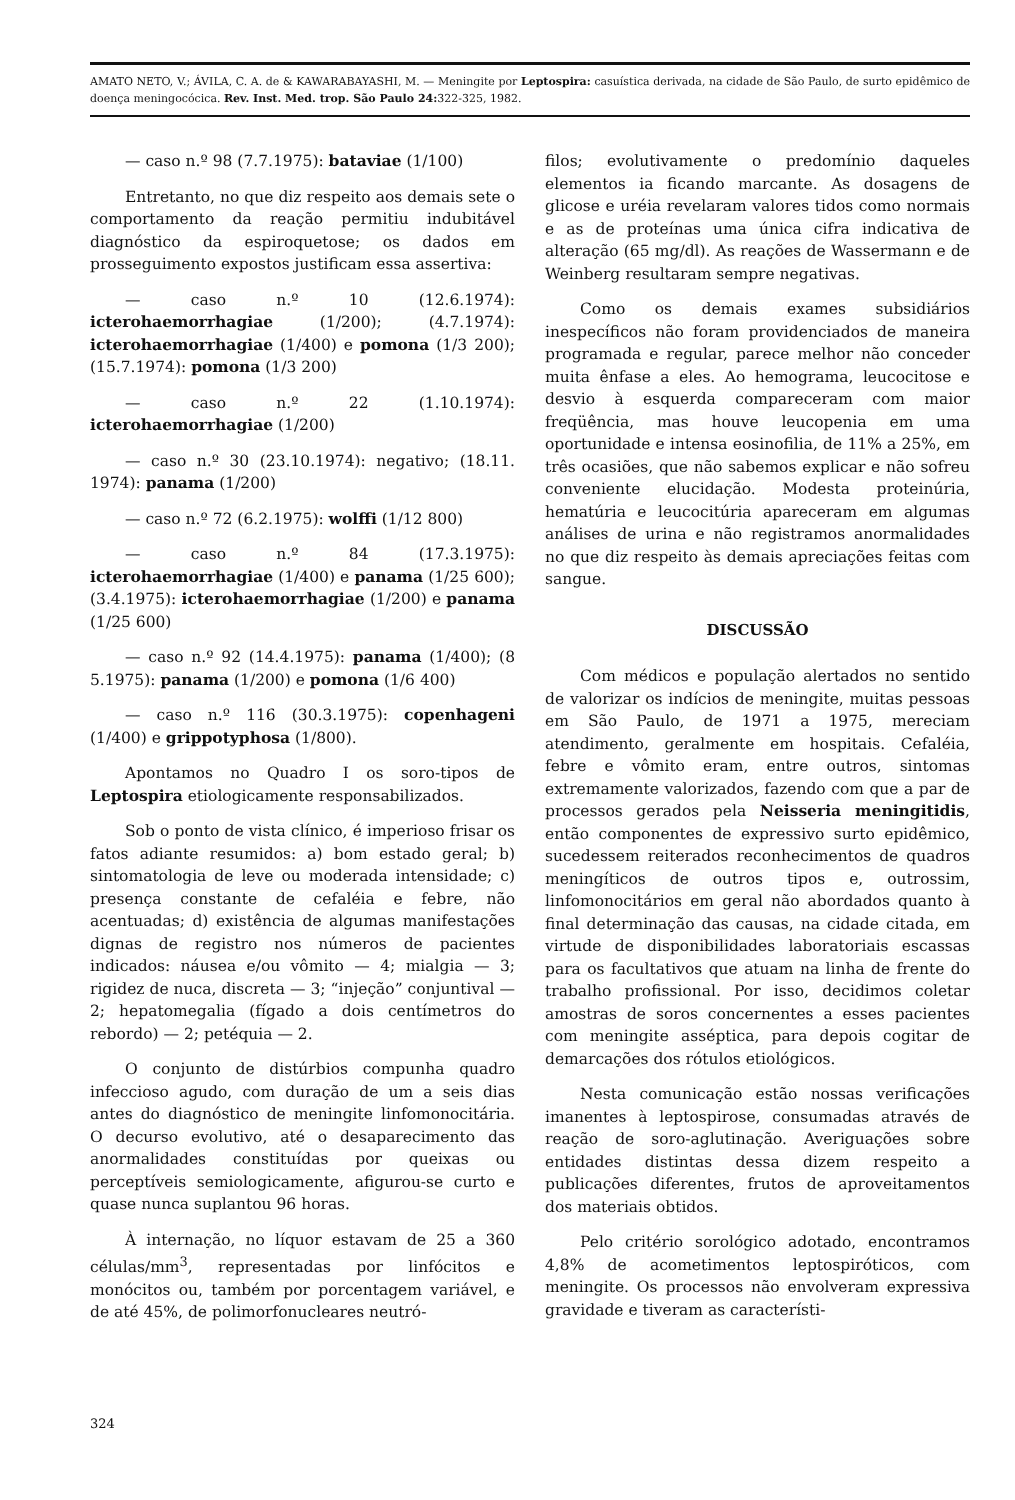AMATO NETO, V.; ÁVILA, C. A. de & KAWARABAYASHI, M. — Meningite por Leptospira: casuística derivada, na cidade de São Paulo, de surto epidêmico de doença meningocócica. Rev. Inst. Med. trop. São Paulo 24: 322-325, 1982.
— caso n.º 98 (7.7.1975): bataviae (1/100)
Entretanto, no que diz respeito aos demais sete o comportamento da reação permitiu indubitável diagnóstico da espiroquetose; os dados em prosseguimento expostos justificam essa assertiva:
— caso n.º 10 (12.6.1974): icterohaemorrhagiae (1/200); (4.7.1974): icterohaemorrhagiae (1/400) e pomona (1/3 200); (15.7.1974): pomona (1/3 200)
— caso n.º 22 (1.10.1974): icterohaemorrhagiae (1/200)
— caso n.º 30 (23.10.1974): negativo; (18.11. 1974): panama (1/200)
— caso n.º 72 (6.2.1975): wolffi (1/12 800)
— caso n.º 84 (17.3.1975): icterohaemorrhagiae (1/400) e panama (1/25 600); (3.4.1975): icterohaemorrhagiae (1/200) e panama (1/25 600)
— caso n.º 92 (14.4.1975): panama (1/400); (8 5.1975): panama (1/200) e pomona (1/6 400)
— caso n.º 116 (30.3.1975): copenhageni (1/400) e grippotyphosa (1/800).
Apontamos no Quadro I os soro-tipos de Leptospira etiologicamente responsabilizados.
Sob o ponto de vista clínico, é imperioso frisar os fatos adiante resumidos: a) bom estado geral; b) sintomatologia de leve ou moderada intensidade; c) presença constante de cefaléia e febre, não acentuadas; d) existência de algumas manifestações dignas de registro nos números de pacientes indicados: náusea e/ou vômito — 4; mialgia — 3; rigidez de nuca, discreta — 3; “injeção” conjuntival — 2; hepatomegalia (fígado a dois centímetros do rebordo) — 2; petéquia — 2.
O conjunto de distúrbios compunha quadro infeccioso agudo, com duração de um a seis dias antes do diagnóstico de meningite linfomonocitária. O decurso evolutivo, até o desaparecimento das anormalidades constituídas por queixas ou perceptíveis semiologicamente, afigurou-se curto e quase nunca suplantou 96 horas.
À internação, no líquor estavam de 25 a 360 células/mm<sup>3</sup>, representadas por linfócitos e monócitos ou, também por porcentagem variável, e de até 45%, de polimorfonucleares neutró-
filos; evolutivamente o predomínio daqueles elementos ia ficando marcante. As dosagens de glicose e uréia revelaram valores tidos como normais e as de proteínas uma única cifra indicativa de alteração (65 mg/dl). As reações de Wassermann e de Weinberg resultaram sempre negativas.
Como os demais exames subsidiários inespecíficos não foram providenciados de maneira programada e regular, parece melhor não conceder muita ênfase a eles. Ao hemograma, leucocitose e desvio à esquerda compareceram com maior freqüência, mas houve leucopenia em uma oportunidade e intensa eosinofilia, de 11% a 25%, em três ocasiões, que não sabemos explicar e não sofreu conveniente elucidação. Modesta proteinúria, hematúria e leucocitúria apareceram em algumas análises de urina e não registramos anormalidades no que diz respeito às demais apreciações feitas com sangue.
DISCUSSÃO
Com médicos e população alertados no sentido de valorizar os indícios de meningite, muitas pessoas em São Paulo, de 1971 a 1975, mereciam atendimento, geralmente em hospitais. Cefaléia, febre e vômito eram, entre outros, sintomas extremamente valorizados, fazendo com que a par de processos gerados pela Neisseria meningitidis, então componentes de expressivo surto epidêmico, sucedessem reiterados reconhecimentos de quadros meningíticos de outros tipos e, outrossim, linfomonocitários em geral não abordados quanto à final determinação das causas, na cidade citada, em virtude de disponibilidades laboratoriais escassas para os facultativos que atuam na linha de frente do trabalho profissional. Por isso, decidimos coletar amostras de soros concernentes a esses pacientes com meningite asséptica, para depois cogitar de demarcações dos rótulos etiológicos.
Nesta comunicação estão nossas verificações imanentes à leptospirose, consumadas através de reação de soro-aglutinação. Averiguações sobre entidades distintas dessa dizem respeito a publicações diferentes, frutos de aproveitamentos dos materiais obtidos.
Pelo critério sorológico adotado, encontramos 4,8% de acometimentos leptospiróticos, com meningite. Os processos não envolveram expressiva gravidade e tiveram as característi-
324